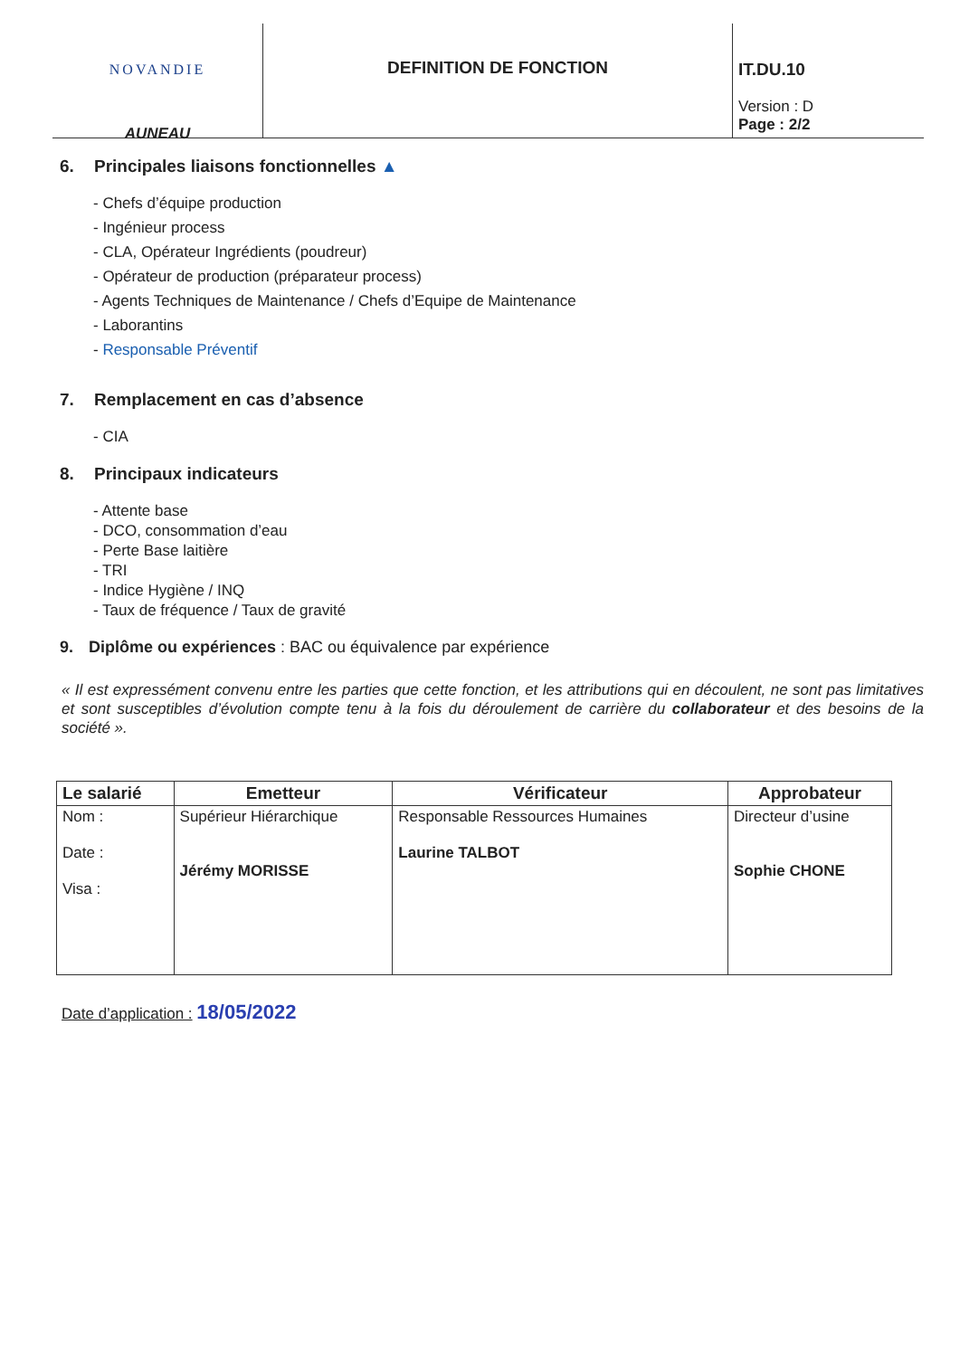NOVANDIE
AUNEAU
DEFINITION DE FONCTION IT.DU.10
Version : D
Page : 2/2
6. Principales liaisons fonctionnelles ▲
- Chefs d’équipe production
- Ingénieur process
- CLA, Opérateur Ingrédients (poudreur)
- Opérateur de production (préparateur process)
- Agents Techniques de Maintenance / Chefs d’Equipe de Maintenance
- Laborantins
- Responsable Préventif
7. Remplacement en cas d’absence
- CIA
8. Principaux indicateurs
- Attente base
- DCO, consommation d’eau
- Perte Base laitière
- TRI
- Indice Hygiène / INQ
- Taux de fréquence / Taux de gravité
9. Diplôme ou expériences : BAC ou équivalence par expérience
« Il est expressément convenu entre les parties que cette fonction, et les attributions qui en découlent, ne sont pas limitatives et sont susceptibles d’évolution compte tenu à la fois du déroulement de carrière du collaborateur et des besoins de la société ».
| Le salarié | Emetteur | Vérificateur | Approbateur |
| --- | --- | --- | --- |
| Nom : Date : Visa : | Supérieur Hiérarchique Jérémy MORISSE | Responsable Ressources Humaines Laurine TALBOT | Directeur d’usine Sophie CHONE |
Date d’application : 18/05/2022